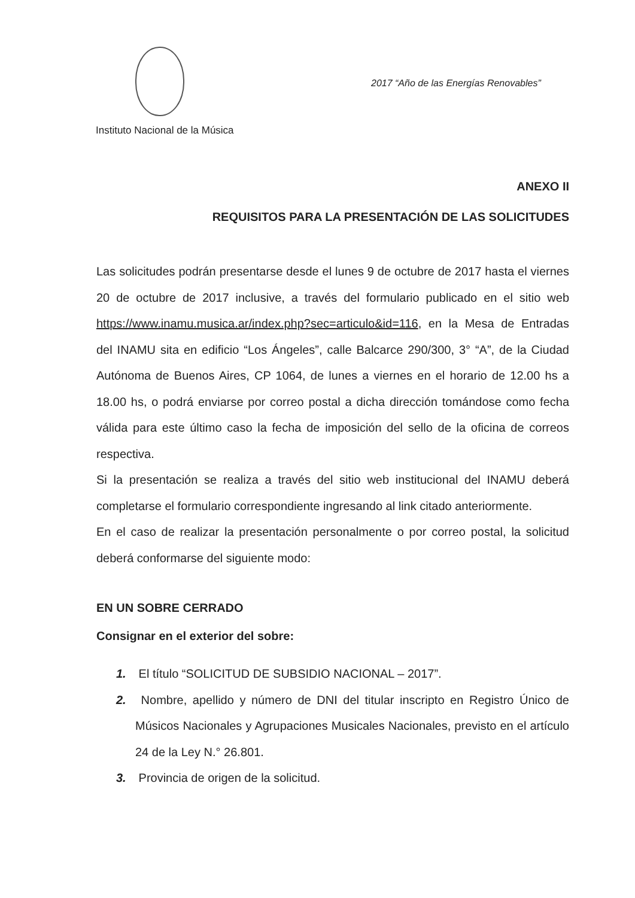2017 “Año de las Energías Renovables”
Instituto Nacional de la Música
ANEXO II
REQUISITOS PARA LA PRESENTACIÓN DE LAS SOLICITUDES
Las solicitudes podrán presentarse desde el lunes 9 de octubre de 2017 hasta el viernes 20 de octubre de 2017 inclusive, a través del formulario publicado en el sitio web https://www.inamu.musica.ar/index.php?sec=articulo&id=116, en la Mesa de Entradas del INAMU sita en edificio “Los Ángeles”, calle Balcarce 290/300, 3° “A”, de la Ciudad Autónoma de Buenos Aires, CP 1064, de lunes a viernes en el horario de 12.00 hs a 18.00 hs, o podrá enviarse por correo postal a dicha dirección tomándose como fecha válida para este último caso la fecha de imposición del sello de la oficina de correos respectiva.
Si la presentación se realiza a través del sitio web institucional del INAMU deberá completarse el formulario correspondiente ingresando al link citado anteriormente.
En el caso de realizar la presentación personalmente o por correo postal, la solicitud deberá conformarse del siguiente modo:
EN UN SOBRE CERRADO
Consignar en el exterior del sobre:
1. El título “SOLICITUD DE SUBSIDIO NACIONAL – 2017”.
2. Nombre, apellido y número de DNI del titular inscripto en Registro Único de Músicos Nacionales y Agrupaciones Musicales Nacionales, previsto en el artículo 24 de la Ley N.° 26.801.
3. Provincia de origen de la solicitud.